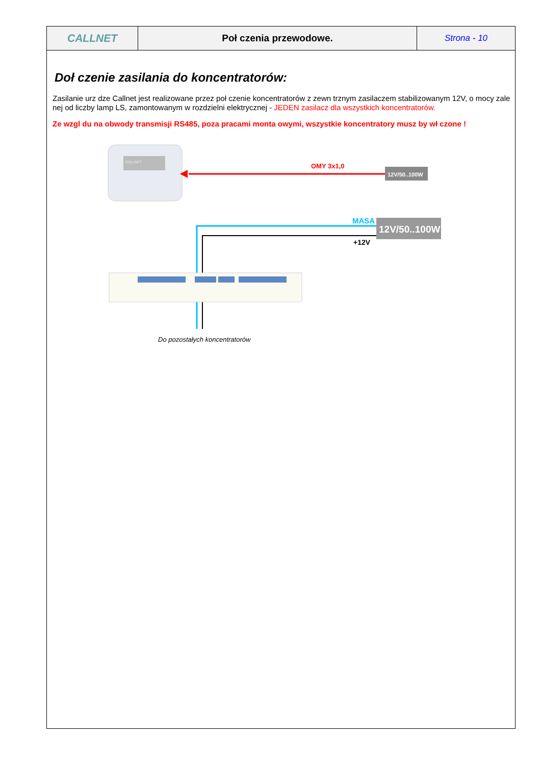| CALLNET | Poł czenia przewodowe. | Strona - 10 |
Doł czenie zasilania do koncentratorów:
Zasilanie urz dze Callnet jest realizowane przez poł czenie koncentratorów z zewn trznym zasilaczem stabilizowanym 12V, o mocy zale nej od liczby lamp LS, zamontowanym w rozdzielni elektrycznej - JEDEN zasilacz dla wszystkich koncentratorów.
Ze wzgl du na obwody transmisji RS485, poza pracami monta owymi, wszystkie koncentratory musz by wł czone !
CALLNET
OMY 3x1,0
12V/50..100W
MASA
12V/50..100W
+12V
Do pozostałych koncentratorów